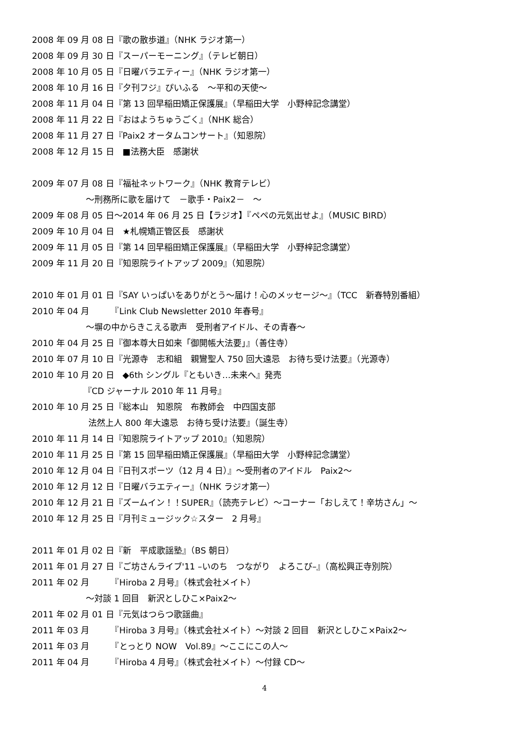2008 年 09 月 08 日『歌の散歩道』（NHK ラジオ第一）
2008 年 09 月 30 日『スーパーモーニング』（テレビ朝日）
2008 年 10 月 05 日『日曜バラエティー』（NHK ラジオ第一）
2008 年 10 月 16 日『夕刊フジ』ぴいふる　～平和の天使～
2008 年 11 月 04 日『第 13 回早稲田矯正保護展』（早稲田大学　小野梓記念講堂）
2008 年 11 月 22 日『おはようちゅうごく』（NHK 総合）
2008 年 11 月 27 日『Paix2 オータムコンサート』（知恩院）
2008 年 12 月 15 日　■法務大臣　感謝状
2009 年 07 月 08 日『福祉ネットワーク』（NHK 教育テレビ）
～刑務所に歌を届けて　－歌手・Paix2－　～
2009 年 08 月 05 日～2014 年 06 月 25 日【ラジオ】『ペペの元気出せよ』（MUSIC BIRD）
2009 年 10 月 04 日　★札幌矯正管区長　感謝状
2009 年 11 月 05 日『第 14 回早稲田矯正保護展』（早稲田大学　小野梓記念講堂）
2009 年 11 月 20 日『知恩院ライトアップ 2009』（知恩院）
2010 年 01 月 01 日『SAY いっぱいをありがとう～届け！心のメッセージ～』（TCC　新春特別番組）
2010 年 04 月　　　『Link Club Newsletter 2010 年春号』
～塀の中からきこえる歌声　受刑者アイドル、その青春～
2010 年 04 月 25 日『御本尊大日如来「御開帳大法要」』（善住寺）
2010 年 07 月 10 日『光源寺　志和組　親鸞聖人 750 回大遠忌　お待ち受け法要』（光源寺）
2010 年 10 月 20 日　◆6th シングル『ともいき…未来へ』発売
『CD ジャーナル 2010 年 11 月号』
2010 年 10 月 25 日『総本山　知恩院　布教師会　中四国支部
法然上人 800 年大遠忌　お待ち受け法要』（誕生寺）
2010 年 11 月 14 日『知恩院ライトアップ 2010』（知恩院）
2010 年 11 月 25 日『第 15 回早稲田矯正保護展』（早稲田大学　小野梓記念講堂）
2010 年 12 月 04 日『日刊スポーツ（12 月 4 日）』～受刑者のアイドル　Paix2～
2010 年 12 月 12 日『日曜バラエティー』（NHK ラジオ第一）
2010 年 12 月 21 日『ズームイン！！SUPER』（読売テレビ）～コーナー「おしえて！辛坊さん」～
2010 年 12 月 25 日『月刊ミュージック☆スター　2 月号』
2011 年 01 月 02 日『新　平成歌謡塾』（BS 朝日）
2011 年 01 月 27 日『ご坊さんライブ'11 –いのち　つながり　よろこび–』（高松興正寺別院）
2011 年 02 月　　　『Hiroba 2 月号』（株式会社メイト）
～対談 1 回目　新沢としひこ×Paix2～
2011 年 02 月 01 日『元気はつらつ歌謡曲』
2011 年 03 月　　　『Hiroba 3 月号』（株式会社メイト）～対談 2 回目　新沢としひこ×Paix2～
2011 年 03 月　　　『とっとり NOW　Vol.89』～ここにこの人～
2011 年 04 月　　　『Hiroba 4 月号』（株式会社メイト）～付録 CD～
4